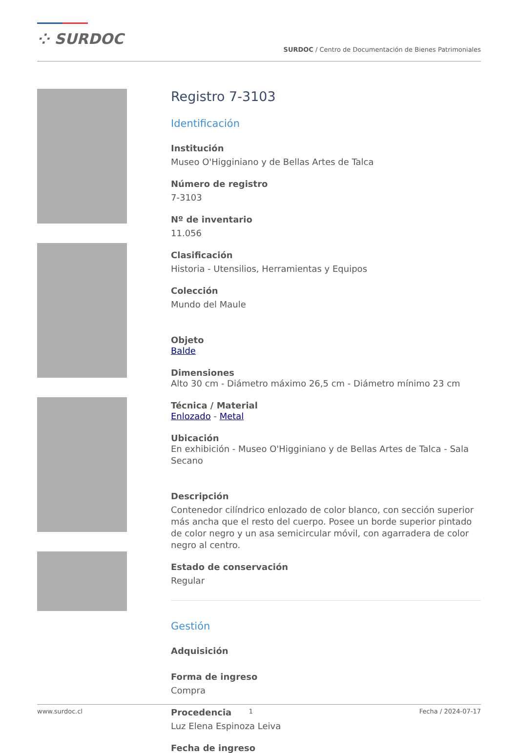⁘ SURDOC
SURDOC / Centro de Documentación de Bienes Patrimoniales
Registro 7-3103
Identificación
Institución
Museo O'Higginiano y de Bellas Artes de Talca
Número de registro
7-3103
Nº de inventario
11.056
Clasificación
Historia - Utensilios, Herramientas y Equipos
Colección
Mundo del Maule
Objeto
Balde
Dimensiones
Alto 30 cm - Diámetro máximo 26,5 cm - Diámetro mínimo 23 cm
Técnica / Material
Enlozado - Metal
Ubicación
En exhibición - Museo O'Higginiano y de Bellas Artes de Talca - Sala Secano
Descripción
Contenedor cilíndrico enlozado de color blanco, con sección superior más ancha que el resto del cuerpo. Posee un borde superior pintado de color negro y un asa semicircular móvil, con agarradera de color negro al centro.
Estado de conservación
Regular
Gestión
Adquisición
Forma de ingreso
Compra
Procedencia
Luz Elena Espinoza Leiva
Fecha de ingreso
www.surdoc.cl 1 Fecha / 2024-07-17